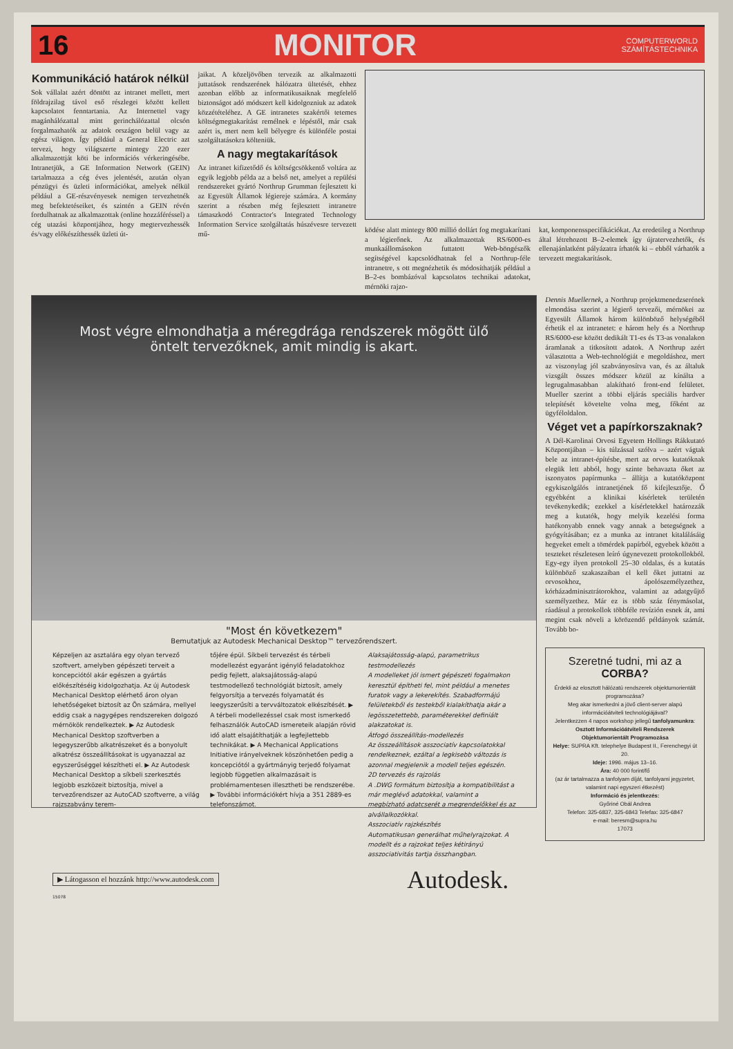16 MONITOR COMPUTERWORLD
SZÁMÍTÁSTECHNIKA
Kommunikáció határok nélkül
Sok vállalat azért döntött az intranet mellett, mert földrajzilag távol eső részlegei között kellett kapcsolatot fenntartania. Az Internettel vagy magánhálózattal mint gerinchálózattal olcsón forgalmazhatók az adatok országon belül vagy az egész világon. Így például a General Electric azt tervezi, hogy világszerte mintegy 220 ezer alkalmazottját köti be információs vérkeringésébe. Intranetjük, a GE Information Network (GEIN) tartalmazza a cég éves jelentését, azután olyan pénzügyi és üzleti információkat, amelyek nélkül például a GE-részvényesek nemigen tervezhetnék meg befektetéseiket, és szintén a GEIN révén fordulhatnak az alkalmazottak (online hozzáféréssel) a cég utazási központjához, hogy megtervezhessék és/vagy előkészíthessék üzleti út-
jaikat. A közeljövőben tervezik az alkalmazotti juttatások rendszerének hálózatra ültetését, ehhez azonban előbb az informatikusaiknak megfelelő biztonságot adó módszert kell kidolgozniuk az adatok közzétételéhez. A GE intranetes szakértői tetemes költségmegtakarítást remélnek e lépéstől, már csak azért is, mert nem kell bélyegre és különféle postai szolgáltatásokra költeniük.
A nagy megtakarítások
Az intranet kifizetődő és költségcsökkentő voltára az egyik legjobb példa az a belső net, amelyet a repülési rendszereket gyártó Northrup Grumman fejlesztett ki az Egyesült Államok légiereje számára. A kormány szerint a részben még fejlesztett intranetre támaszkodó Contractor's Integrated Technology Information Service szolgáltatás húszévesre tervezett mű-
ködése alatt mintegy 800 millió dollárt fog megtakarítani a légierőnek. Az alkalmazottak RS/6000-es munkaállomásokon futtatott Web-böngészők segítségével kapcsolódhatnak fel a Northrup-féle intranetre, s ott megnézhetik és módosíthatják például a B–2-es bombázóval kapcsolatos technikai adatokat, mérnöki rajzo-
kat, komponensspecifikációkat. Az eredetileg a Northrup által létrehozott B–2-elemek így újratervezhetők, és ellenajánlatként pályázatra írhatók ki – ebből várhatók a tervezett megtakarítások.
Most végre elmondhatja a méregdrága rendszerek mögött ülő öntelt tervezőknek, amit mindig is akart.
"Most én következem"
Bemutatjuk az Autodesk Mechanical Desktop™ tervezőrendszert.
Képzeljen az asztalára egy olyan tervező szoftvert, amelyben gépészeti terveit a koncepciótól akár egészen a gyártás előkészítéséig kidolgozhatja. Az új Autodesk Mechanical Desktop elérhető áron olyan lehetőségeket biztosít az Ön számára, mellyel eddig csak a nagygépes rendszereken dolgozó mérnökök rendelkeztek. ▶ Az Autodesk Mechanical Desktop szoftverben a legegyszerűbb alkatrészeket és a bonyolult alkatrész összeállításokat is ugyanazzal az egyszerűséggel készítheti el. ▶ Az Autodesk Mechanical Desktop a síkbeli szerkesztés legjobb eszközeit biztosítja, mivel a tervezőrendszer az AutoCAD szoftverre, a világ rajzszabvány terem-
tőjére épül. Síkbeli tervezést és térbeli modellezést egyaránt igénylő feladatokhoz pedig fejlett, alaksajátosság-alapú testmodellező technológiát biztosít, amely felgyorsítja a tervezés folyamatát és leegyszerűsíti a tervváltozatok elkészítését. ▶ A térbeli modellezéssel csak most ismerkedő felhasználók AutoCAD ismereteik alapján rövid idő alatt elsajátíthatják a legfejlettebb technikákat. ▶ A Mechanical Applications Initiative irányelveknek köszönhetően pedig a koncepciótól a gyártmányig terjedő folyamat legjobb független alkalmazásait is problémamentesen illesztheti be rendszerébe. ▶ További információkért hívja a 351 2889-es telefonszámot.
Alaksajátosság-alapú, parametrikus testmodellezés
A modelleket jól ismert gépészeti fogalmakon keresztül építheti fel, mint például a menetes furatok vagy a lekerekítés. Szabadformájú felületekből és testekből kialakíthatja akár a legösszetettebb, paraméterekkel definiált alakzatokat is.
Átfogó összeállítás-modellezés
Az összeállítások asszociatív kapcsolatokkal rendelkeznek, ezáltal a legkisebb változás is azonnal megjelenik a modell teljes egészén.
2D tervezés és rajzolás
A .DWG formátum biztosítja a kompatibilitást a már meglévő adatokkal, valamint a megbízható adatcserét a megrendelőkkel és az alvállalkozókkal.
Asszociatív rajzkészítés
Automatikusan generálhat műhelyrajzokat. A modellt és a rajzokat teljes kétirányú asszociativitás tartja összhangban.
▶ Látogasson el hozzánk http://www.autodesk.com Autodesk.
15078
Dennis Muellernek, a Northrup projektmenedzserének elmondása szerint a légierő tervezői, mérnökei az Egyesült Államok három különböző helységéből érhetik el az intranetet: e három hely és a Northrup RS/6000-ese között dedikált T1-es és T3-as vonalakon áramlanak a titkosított adatok. A Northrup azért választotta a Web-technológiát e megoldáshoz, mert az viszonylag jól szabványosítva van, és az általuk vizsgált összes módszer közül az kínálta a legrugalmasabban alakítható front-end felületet. Mueller szerint a többi eljárás speciális hardver telepítését követelte volna meg, főként az ügyféloldalon.
Véget vet a papírkorszaknak?
A Dél-Karolinai Orvosi Egyetem Hollings Rákkutató Központjában – kis túlzással szólva – azért vágtak bele az intranet-építésbe, mert az orvos kutatóknak elegük lett abból, hogy szinte behavazta őket az iszonyatos papírmunka – állítja a kutatóközpont egykiszolgálós intranetjének fő kifejlesztője. Ő egyébként a klinikai kísérletek területén tevékenykedik; ezekkel a kísérletekkel határozzák meg a kutatók, hogy melyik kezelési forma hatékonyabb ennek vagy annak a betegségnek a gyógyításában; ez a munka az intranet kitalálásáig hegyeket emelt a tömérdek papírból, egyebek között a teszteket részletesen leíró úgynevezett protokollokból. Egy-egy ilyen protokoll 25–30 oldalas, és a kutatás különböző szakaszaiban el kell őket juttatni az orvosokhoz, ápolószemélyzethez, kórházadminisztrátorokhoz, valamint az adatgyűjtő személyzethez. Már ez is több száz fénymásolat, ráadásul a protokollok többféle revízión esnek át, ami megint csak növeli a körözendő példányok számát. Tovább bo-
Szeretné tudni, mi az a
CORBA?
Érdekli az elosztott hálózatú rendszerek objektumorientált programozása?
Meg akar ismerkedni a jövő client-server alapú információátviteli technológiájával?
Jelentkezzen 4 napos workshop jellegű tanfolyamunkra:
Osztott Információátviteli Rendszerek Objektumorientált Programozása
Helye: SUPRA Kft. telephelye Budapest II., Ferenchegyi út 20.
Ideje: 1996. május 13–16.
Ára: 40 000 forint/fő
(az ár tartalmazza a tanfolyam díját, tanfolyami jegyzetet, valamint napi egyszeri étkezést)
Információ és jelentkezés:
Győriné Obál Andrea
Telefon: 325-6837, 325-6843 Telefax: 325-6847
e-mail: beresm@supra.hu
17073